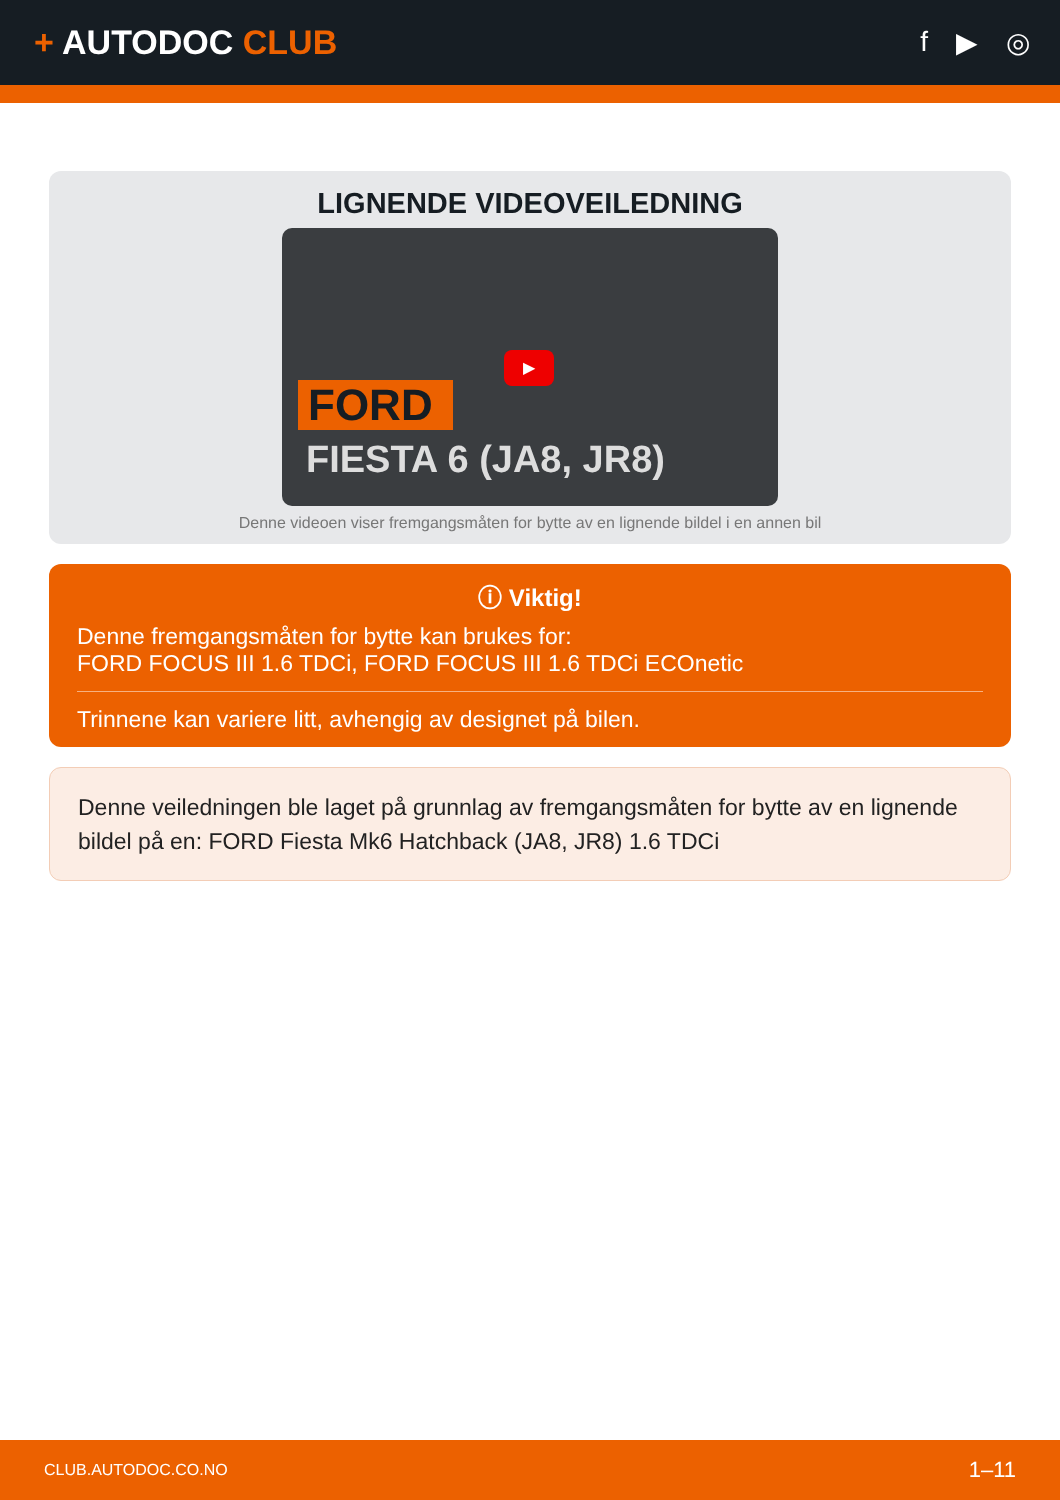+ AUTODOC CLUB
f ▶ ◎
LIGNENDE VIDEOVEILEDNING
FORD
FIESTA 6 (JA8, JR8)
▶
Denne videoen viser fremgangsmåten for bytte av en lignende bildel i en annen bil
ⓘ Viktig!
Denne fremgangsmåten for bytte kan brukes for:
FORD FOCUS III 1.6 TDCi, FORD FOCUS III 1.6 TDCi ECOnetic
Trinnene kan variere litt, avhengig av designet på bilen.
Denne veiledningen ble laget på grunnlag av fremgangsmåten for bytte av en lignende bildel på en: FORD Fiesta Mk6 Hatchback (JA8, JR8) 1.6 TDCi
CLUB.AUTODOC.CO.NO 1–11